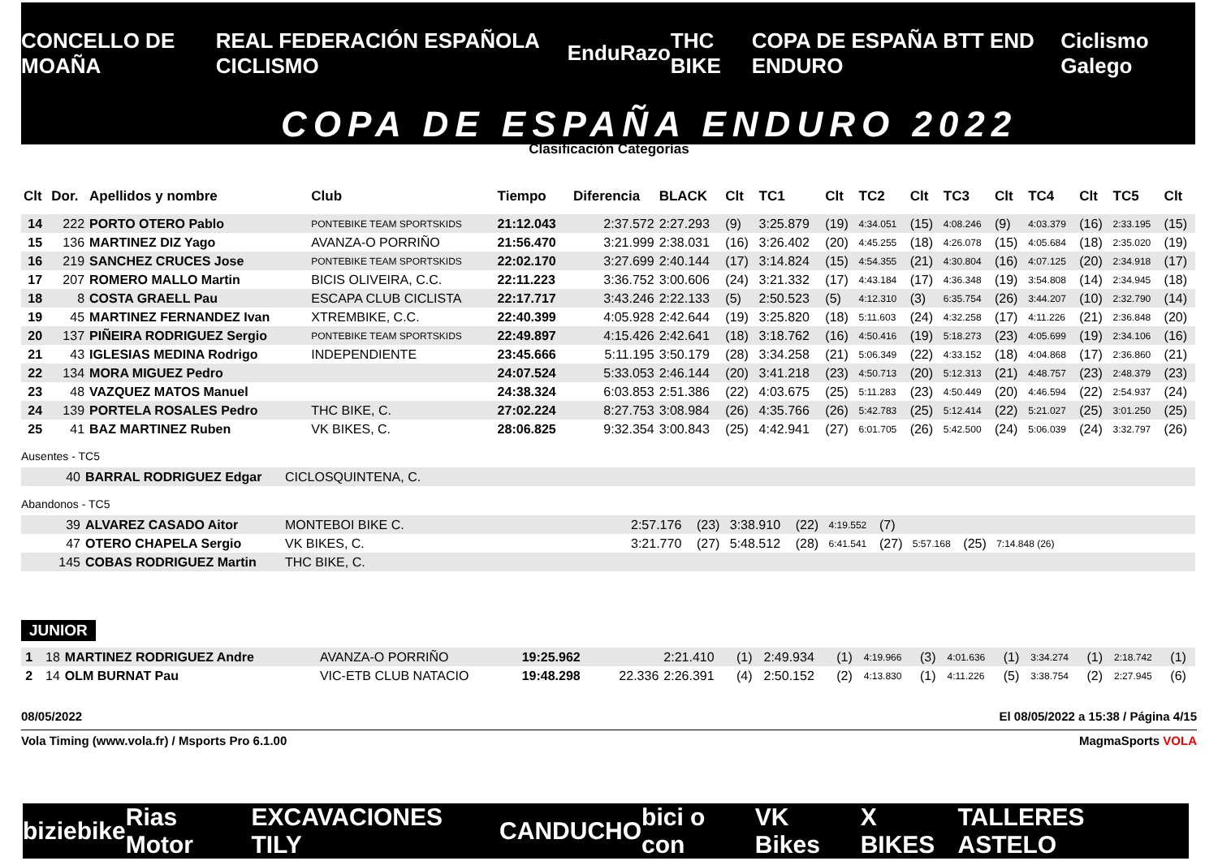CONCELLO DE MOAÑA REAL FEDERACIÓN ESPAÑOLA CICLISMO EnduRazo THC BIKE COPA DE ESPAÑA BTT END ENDURO Ciclismo Galego
COPA DE ESPAÑA ENDURO 2022
Clasificación Categorías
| Clt | Dor. | Apellidos y nombre | Club | Tiempo | Diferencia | BLACK | Clt | TC1 | Clt | TC2 | Clt | TC3 | Clt | TC4 | Clt | TC5 | Clt |
| --- | --- | --- | --- | --- | --- | --- | --- | --- | --- | --- | --- | --- | --- | --- | --- | --- | --- |
| 14 | 222 | PORTO OTERO Pablo | PONTEBIKE TEAM SPORTSKIDS | 21:12.043 | 2:37.572 | 2:27.293 | (9) | 3:25.879 | (19) | 4:34.051 | (15) | 4:08.246 | (9) | 4:03.379 | (16) | 2:33.195 | (15) |
| 15 | 136 | MARTINEZ DIZ Yago | AVANZA-O PORRIÑO | 21:56.470 | 3:21.999 | 2:38.031 | (16) | 3:26.402 | (20) | 4:45.255 | (18) | 4:26.078 | (15) | 4:05.684 | (18) | 2:35.020 | (19) |
| 16 | 219 | SANCHEZ CRUCES Jose | PONTEBIKE TEAM SPORTSKIDS | 22:02.170 | 3:27.699 | 2:40.144 | (17) | 3:14.824 | (15) | 4:54.355 | (21) | 4:30.804 | (16) | 4:07.125 | (20) | 2:34.918 | (17) |
| 17 | 207 | ROMERO MALLO Martin | BICIS OLIVEIRA, C.C. | 22:11.223 | 3:36.752 | 3:00.606 | (24) | 3:21.332 | (17) | 4:43.184 | (17) | 4:36.348 | (19) | 3:54.808 | (14) | 2:34.945 | (18) |
| 18 | 8 | COSTA GRAELL Pau | ESCAPA CLUB CICLISTA | 22:17.717 | 3:43.246 | 2:22.133 | (5) | 2:50.523 | (5) | 4:12.310 | (3) | 6:35.754 | (26) | 3:44.207 | (10) | 2:32.790 | (14) |
| 19 | 45 | MARTINEZ FERNANDEZ Ivan | XTREMBIKE, C.C. | 22:40.399 | 4:05.928 | 2:42.644 | (19) | 3:25.820 | (18) | 5:11.603 | (24) | 4:32.258 | (17) | 4:11.226 | (21) | 2:36.848 | (20) |
| 20 | 137 | PIÑEIRA RODRIGUEZ Sergio | PONTEBIKE TEAM SPORTSKIDS | 22:49.897 | 4:15.426 | 2:42.641 | (18) | 3:18.762 | (16) | 4:50.416 | (19) | 5:18.273 | (23) | 4:05.699 | (19) | 2:34.106 | (16) |
| 21 | 43 | IGLESIAS MEDINA Rodrigo | INDEPENDIENTE | 23:45.666 | 5:11.195 | 3:50.179 | (28) | 3:34.258 | (21) | 5:06.349 | (22) | 4:33.152 | (18) | 4:04.868 | (17) | 2:36.860 | (21) |
| 22 | 134 | MORA MIGUEZ Pedro | | 24:07.524 | 5:33.053 | 2:46.144 | (20) | 3:41.218 | (23) | 4:50.713 | (20) | 5:12.313 | (21) | 4:48.757 | (23) | 2:48.379 | (23) |
| 23 | 48 | VAZQUEZ MATOS Manuel | | 24:38.324 | 6:03.853 | 2:51.386 | (22) | 4:03.675 | (25) | 5:11.283 | (23) | 4:50.449 | (20) | 4:46.594 | (22) | 2:54.937 | (24) |
| 24 | 139 | PORTELA ROSALES Pedro | THC BIKE, C. | 27:02.224 | 8:27.753 | 3:08.984 | (26) | 4:35.766 | (26) | 5:42.783 | (25) | 5:12.414 | (22) | 5:21.027 | (25) | 3:01.250 | (25) |
| 25 | 41 | BAZ MARTINEZ Ruben | VK BIKES, C. | 28:06.825 | 9:32.354 | 3:00.843 | (25) | 4:42.941 | (27) | 6:01.705 | (26) | 5:42.500 | (24) | 5:06.039 | (24) | 3:32.797 | (26) |
Ausentes - TC5
| 40 | BARRAL RODRIGUEZ Edgar | CICLOSQUINTENA, C. |
Abandonos - TC5
| 39 | ALVAREZ CASADO Aitor | MONTEBOI BIKE C. | 2:57.176 | (23) | 3:38.910 | (22) | 4:19.552 | (7) | | | | |
| 47 | OTERO CHAPELA Sergio | VK BIKES, C. | 3:21.770 | (27) | 5:48.512 | (28) | 6:41.541 | (27) | 5:57.168 | (25) | 7:14.848 (26) | |
| 145 | COBAS RODRIGUEZ Martin | THC BIKE, C. | | | | | | | | | | |
JUNIOR
| 1 | 18 | MARTINEZ RODRIGUEZ Andre | AVANZA-O PORRIÑO | 19:25.962 | | 2:21.410 | (1) | 2:49.934 | (1) | 4:19.966 | (3) | 4:01.636 | (1) | 3:34.274 | (1) | 2:18.742 | (1) |
| 2 | 14 | OLM BURNAT Pau | VIC-ETB CLUB NATACIO | 19:48.298 | 22.336 | 2:26.391 | (4) | 2:50.152 | (2) | 4:13.830 | (1) | 4:11.226 | (5) | 3:38.754 | (2) | 2:27.945 | (6) |
08/05/2022 El 08/05/2022 a 15:38 / Página 4/15
Vola Timing (www.vola.fr) / Msports Pro 6.1.00 MagmaSports VOLA
biziebike Rias Motor EXCAVACIONES TILY CANDUCHO bici o con VK Bikes X BIKES TALLERES ASTELO